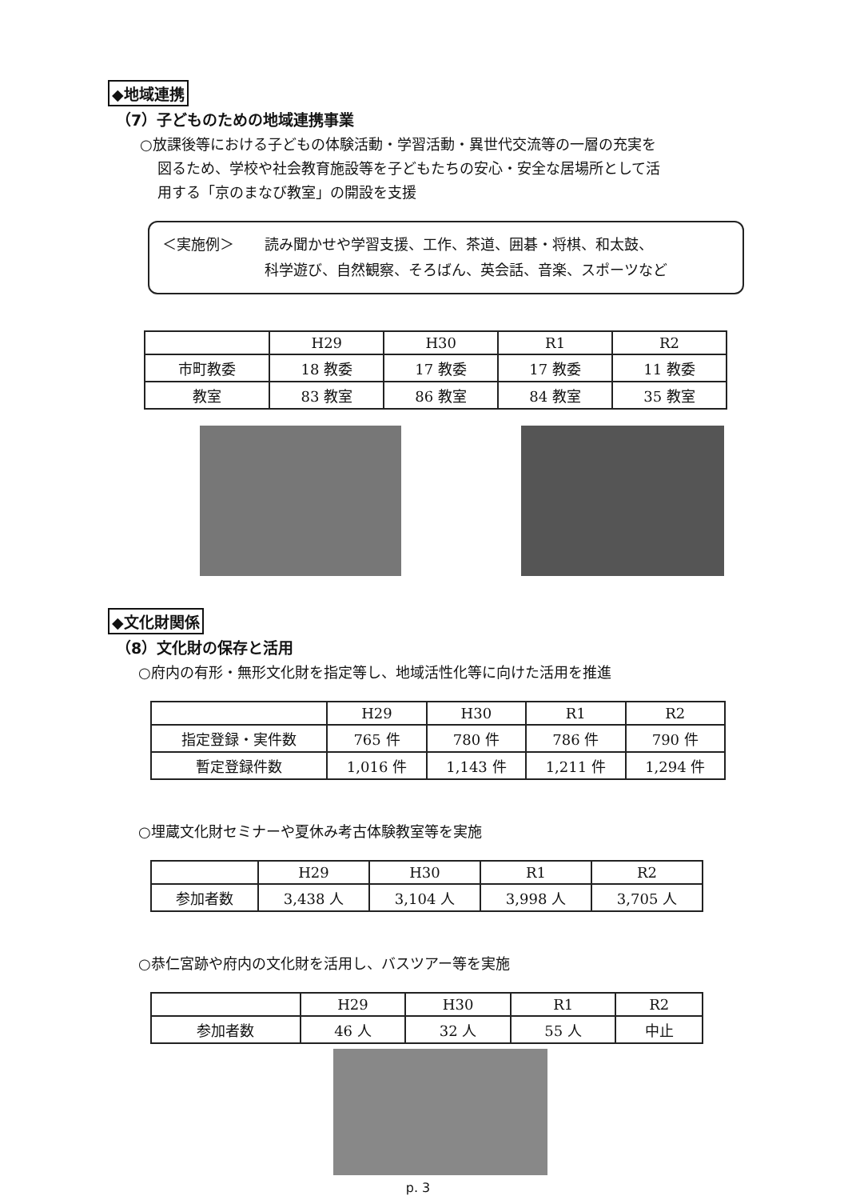◆地域連携
（7）子どものための地域連携事業
○放課後等における子どもの体験活動・学習活動・異世代交流等の一層の充実を
図るため、学校や社会教育施設等を子どもたちの安心・安全な居場所として活
用する「京のまなび教室」の開設を支援
＜実施例＞ 読み聞かせや学習支援、工作、茶道、囲碁・将棋、和太鼓、
科学遊び、自然観察、そろばん、英会話、音楽、スポーツなど
| | H29 | H30 | R1 | R2 |
| --- | --- | --- | --- | --- |
| 市町教委 | 18 教委 | 17 教委 | 17 教委 | 11 教委 |
| 教室 | 83 教室 | 86 教室 | 84 教室 | 35 教室 |
◆文化財関係
（8）文化財の保存と活用
○府内の有形・無形文化財を指定等し、地域活性化等に向けた活用を推進
| | H29 | H30 | R1 | R2 |
| --- | --- | --- | --- | --- |
| 指定登録・実件数 | 765 件 | 780 件 | 786 件 | 790 件 |
| 暫定登録件数 | 1,016 件 | 1,143 件 | 1,211 件 | 1,294 件 |
○埋蔵文化財セミナーや夏休み考古体験教室等を実施
| | H29 | H30 | R1 | R2 |
| --- | --- | --- | --- | --- |
| 参加者数 | 3,438 人 | 3,104 人 | 3,998 人 | 3,705 人 |
○恭仁宮跡や府内の文化財を活用し、バスツアー等を実施
| | H29 | H30 | R1 | R2 |
| --- | --- | --- | --- | --- |
| 参加者数 | 46 人 | 32 人 | 55 人 | 中止 |
p. 3